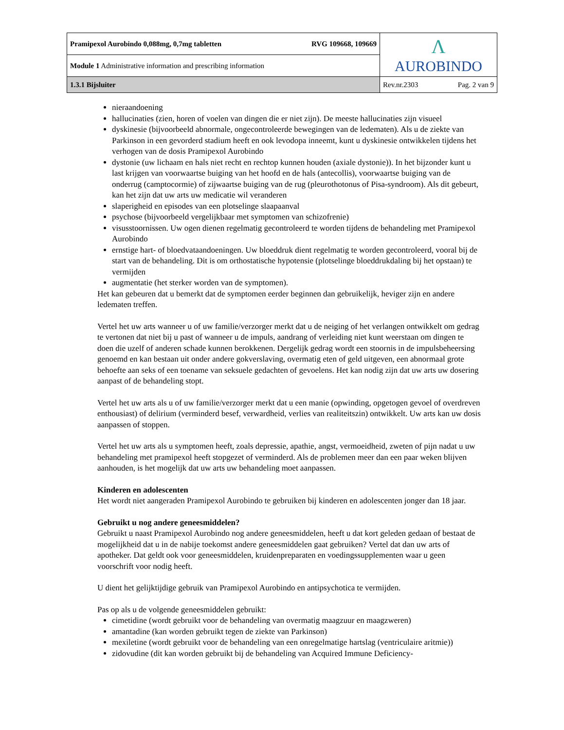| Pramipexol Aurobindo 0,088mg, 0,7mg tabletten RVG 109668, 109669 | Λ AUROBINDO |
| Module 1 Administrative information and prescribing information | |
| 1.3.1 Bijsluiter | Rev.nr.2303 Pag. 2 van 9 |
nieraandoening
hallucinaties (zien, horen of voelen van dingen die er niet zijn). De meeste hallucinaties zijn visueel
dyskinesie (bijvoorbeeld abnormale, ongecontroleerde bewegingen van de ledematen). Als u de ziekte van Parkinson in een gevorderd stadium heeft en ook levodopa inneemt, kunt u dyskinesie ontwikkelen tijdens het verhogen van de dosis Pramipexol Aurobindo
dystonie (uw lichaam en hals niet recht en rechtop kunnen houden (axiale dystonie)). In het bijzonder kunt u last krijgen van voorwaartse buiging van het hoofd en de hals (antecollis), voorwaartse buiging van de onderrug (camptocormie) of zijwaartse buiging van de rug (pleurothotonus of Pisa-syndroom). Als dit gebeurt, kan het zijn dat uw arts uw medicatie wil veranderen
slaperigheid en episodes van een plotselinge slaapaanval
psychose (bijvoorbeeld vergelijkbaar met symptomen van schizofrenie)
visusstoornissen. Uw ogen dienen regelmatig gecontroleerd te worden tijdens de behandeling met Pramipexol Aurobindo
ernstige hart- of bloedvataandoeningen. Uw bloeddruk dient regelmatig te worden gecontroleerd, vooral bij de start van de behandeling. Dit is om orthostatische hypotensie (plotselinge bloeddrukdaling bij het opstaan) te vermijden
augmentatie (het sterker worden van de symptomen).
Het kan gebeuren dat u bemerkt dat de symptomen eerder beginnen dan gebruikelijk, heviger zijn en andere ledematen treffen.
Vertel het uw arts wanneer u of uw familie/verzorger merkt dat u de neiging of het verlangen ontwikkelt om gedrag te vertonen dat niet bij u past of wanneer u de impuls, aandrang of verleiding niet kunt weerstaan om dingen te doen die uzelf of anderen schade kunnen berokkenen. Dergelijk gedrag wordt een stoornis in de impulsbeheersing genoemd en kan bestaan uit onder andere gokverslaving, overmatig eten of geld uitgeven, een abnormaal grote behoefte aan seks of een toename van seksuele gedachten of gevoelens. Het kan nodig zijn dat uw arts uw dosering aanpast of de behandeling stopt.
Vertel het uw arts als u of uw familie/verzorger merkt dat u een manie (opwinding, opgetogen gevoel of overdreven enthousiast) of delirium (verminderd besef, verwardheid, verlies van realiteitszin) ontwikkelt. Uw arts kan uw dosis aanpassen of stoppen.
Vertel het uw arts als u symptomen heeft, zoals depressie, apathie, angst, vermoeidheid, zweten of pijn nadat u uw behandeling met pramipexol heeft stopgezet of verminderd. Als de problemen meer dan een paar weken blijven aanhouden, is het mogelijk dat uw arts uw behandeling moet aanpassen.
Kinderen en adolescenten
Het wordt niet aangeraden Pramipexol Aurobindo te gebruiken bij kinderen en adolescenten jonger dan 18 jaar.
Gebruikt u nog andere geneesmiddelen?
Gebruikt u naast Pramipexol Aurobindo nog andere geneesmiddelen, heeft u dat kort geleden gedaan of bestaat de mogelijkheid dat u in de nabije toekomst andere geneesmiddelen gaat gebruiken? Vertel dat dan uw arts of apotheker. Dat geldt ook voor geneesmiddelen, kruidenpreparaten en voedingssupplementen waar u geen voorschrift voor nodig heeft.
U dient het gelijktijdige gebruik van Pramipexol Aurobindo en antipsychotica te vermijden.
Pas op als u de volgende geneesmiddelen gebruikt:
cimetidine (wordt gebruikt voor de behandeling van overmatig maagzuur en maagzweren)
amantadine (kan worden gebruikt tegen de ziekte van Parkinson)
mexiletine (wordt gebruikt voor de behandeling van een onregelmatige hartslag (ventriculaire aritmie))
zidovudine (dit kan worden gebruikt bij de behandeling van Acquired Immune Deficiency-